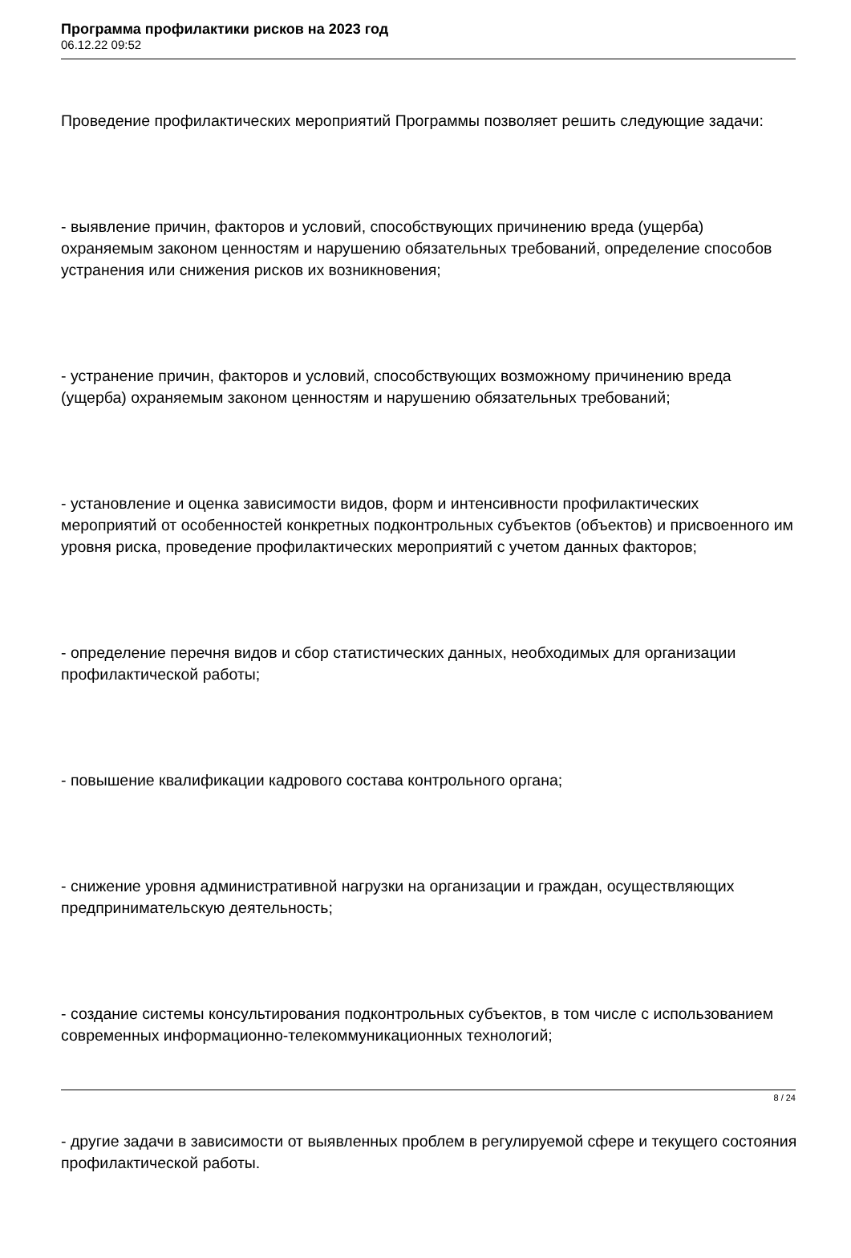Программа профилактики рисков на 2023 год
06.12.22 09:52
Проведение профилактических мероприятий Программы позволяет решить следующие задачи:
- выявление причин, факторов и условий, способствующих причинению вреда (ущерба) охраняемым законом ценностям и нарушению обязательных требований, определение способов устранения или снижения рисков их возникновения;
- устранение причин, факторов и условий, способствующих возможному причинению вреда (ущерба) охраняемым законом ценностям и нарушению обязательных требований;
- установление и оценка зависимости видов, форм и интенсивности профилактических мероприятий от особенностей конкретных подконтрольных субъектов (объектов) и присвоенного им уровня риска, проведение профилактических мероприятий с учетом данных факторов;
- определение перечня видов и сбор статистических данных, необходимых для организации профилактической работы;
- повышение квалификации кадрового состава контрольного органа;
- снижение уровня административной нагрузки на организации и граждан, осуществляющих предпринимательскую деятельность;
- создание системы консультирования подконтрольных субъектов, в том числе с использованием современных информационно-телекоммуникационных технологий;
- другие задачи в зависимости от выявленных проблем в регулируемой сфере и текущего состояния профилактической работы.
8 / 24